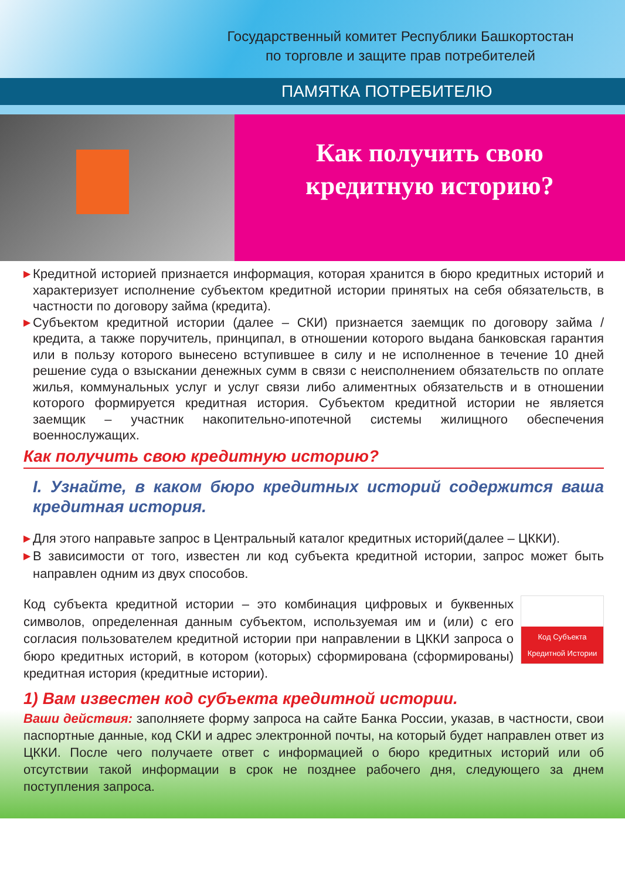Государственный комитет Республики Башкортостан
по торговле и защите прав потребителей
ПАМЯТКА ПОТРЕБИТЕЛЮ
Как получить свою
кредитную историю?
▶ Кредитной историей признается информация, которая хранится в бюро кредитных историй и характеризует исполнение субъектом кредитной истории принятых на себя обязательств, в частности по договору займа (кредита).
▶ Субъектом кредитной истории (далее – СКИ) признается заемщик по договору займа / кредита, а также поручитель, принципал, в отношении которого выдана банковская гарантия или в пользу которого вынесено вступившее в силу и не исполненное в течение 10 дней решение суда о взыскании денежных сумм в связи с неисполнением обязательств по оплате жилья, коммунальных услуг и услуг связи либо алиментных обязательств и в отношении которого формируется кредитная история. Субъектом кредитной истории не является заемщик – участник накопительно-ипотечной системы жилищного обеспечения военнослужащих.
Как получить свою кредитную историю?
I. Узнайте, в каком бюро кредитных историй содержится ваша кредитная история.
▶ Для этого направьте запрос в Центральный каталог кредитных историй(далее – ЦККИ).
▶ В зависимости от того, известен ли код субъекта кредитной истории, запрос может быть направлен одним из двух способов.
Код субъекта кредитной истории – это комбинация цифровых и буквенных символов, определенная данным субъектом, используемая им и (или) с его согласия пользователем кредитной истории при направлении в ЦККИ запроса о бюро кредитных историй, в котором (которых) сформирована (сформированы) кредитная история (кредитные истории).
Код Субъекта
Кредитной Истории
1) Вам известен код субъекта кредитной истории.
Ваши действия: заполняете форму запроса на сайте Банка России, указав, в частности, свои паспортные данные, код СКИ и адрес электронной почты, на который будет направлен ответ из ЦККИ. После чего получаете ответ с информацией о бюро кредитных историй или об отсутствии такой информации в срок не позднее рабочего дня, следующего за днем поступления запроса.